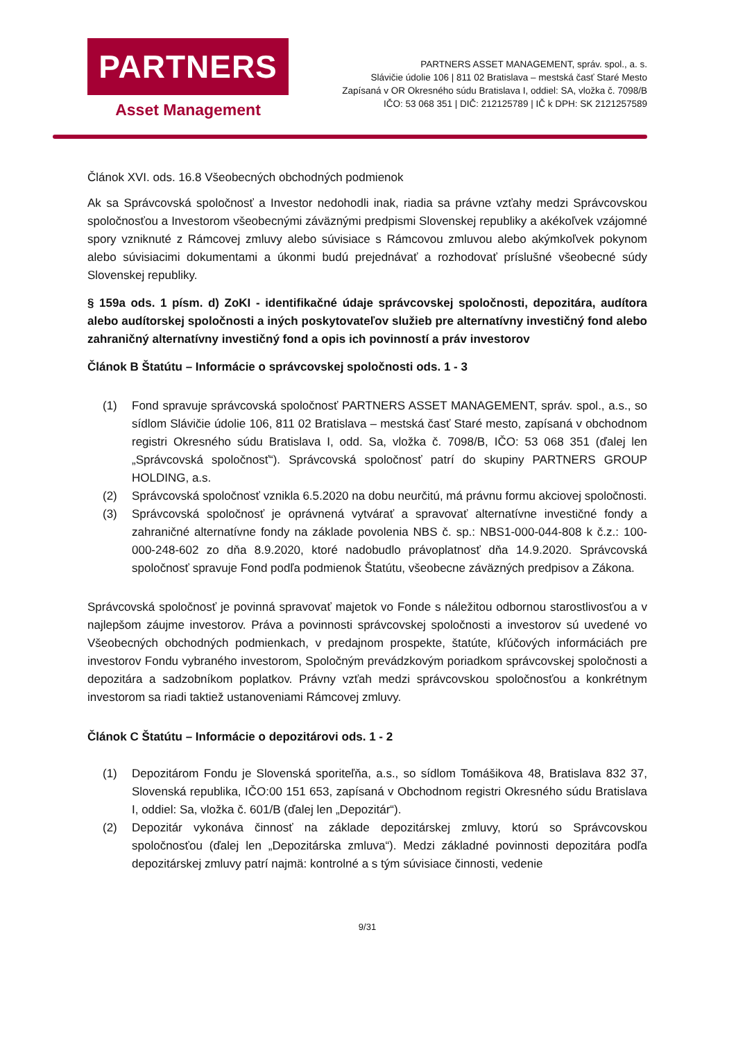PARTNERS
Asset Management
PARTNERS ASSET MANAGEMENT, správ. spol., a. s.
Slávičie údolie 106 | 811 02 Bratislava – mestská časť Staré Mesto
Zapísaná v OR Okresného súdu Bratislava I, oddiel: SA, vložka č. 7098/B
IČO: 53 068 351 | DIČ: 212125789 | IČ k DPH: SK 2121257589
Článok XVI. ods. 16.8 Všeobecných obchodných podmienok
Ak sa Správcovská spoločnosť a Investor nedohodli inak, riadia sa právne vzťahy medzi Správcovskou spoločnosťou a Investorom všeobecnými záväznými predpismi Slovenskej republiky a akékoľvek vzájomné spory vzniknuté z Rámcovej zmluvy alebo súvisiace s Rámcovou zmluvou alebo akýmkoľvek pokynom alebo súvisiacimi dokumentami a úkonmi budú prejednávať a rozhodovať príslušné všeobecné súdy Slovenskej republiky.
§ 159a ods. 1 písm. d) ZoKI - identifikačné údaje správcovskej spoločnosti, depozitára, audítora alebo audítorskej spoločnosti a iných poskytovateľov služieb pre alternatívny investičný fond alebo zahraničný alternatívny investičný fond a opis ich povinností a práv investorov
Článok B Štatútu – Informácie o správcovskej spoločnosti ods. 1 - 3
(1) Fond spravuje správcovská spoločnosť PARTNERS ASSET MANAGEMENT, správ. spol., a.s., so sídlom Slávičie údolie 106, 811 02 Bratislava – mestská časť Staré mesto, zapísaná v obchodnom registri Okresného súdu Bratislava I, odd. Sa, vložka č. 7098/B, IČO: 53 068 351 (ďalej len „Správcovská spoločnosť“). Správcovská spoločnosť patrí do skupiny PARTNERS GROUP HOLDING, a.s.
(2) Správcovská spoločnosť vznikla 6.5.2020 na dobu neurčitú, má právnu formu akciovej spoločnosti.
(3) Správcovská spoločnosť je oprávnená vytvárať a spravovať alternatívne investičné fondy a zahraničné alternatívne fondy na základe povolenia NBS č. sp.: NBS1-000-044-808 k č.z.: 100-000-248-602 zo dňa 8.9.2020, ktoré nadobudlo právoplatnosť dňa 14.9.2020. Správcovská spoločnosť spravuje Fond podľa podmienok Štatútu, všeobecne záväzných predpisov a Zákona.
Správcovská spoločnosť je povinná spravovať majetok vo Fonde s náležitou odbornou starostlivosťou a v najlepšom záujme investorov. Práva a povinnosti správcovskej spoločnosti a investorov sú uvedené vo Všeobecných obchodných podmienkach, v predajnom prospekte, štatúte, kľúčových informáciách pre investorov Fondu vybraného investorom, Spoločným prevádzkovým poriadkom správcovskej spoločnosti a depozitára a sadzobníkom poplatkov. Právny vzťah medzi správcovskou spoločnosťou a konkrétnym investorom sa riadi taktiež ustanoveniami Rámcovej zmluvy.
Článok C Štatútu – Informácie o depozitárovi ods. 1 - 2
(1) Depozitárom Fondu je Slovenská sporiteľňa, a.s., so sídlom Tomášikova 48, Bratislava 832 37, Slovenská republika, IČO:00 151 653, zapísaná v Obchodnom registri Okresného súdu Bratislava I, oddiel: Sa, vložka č. 601/B (ďalej len „Depozitár“).
(2) Depozitár vykonáva činnosť na základe depozitárskej zmluvy, ktorú so Správcovskou spoločnosťou (ďalej len „Depozitárska zmluva“). Medzi základné povinnosti depozitára podľa depozitárskej zmluvy patrí najmä: kontrolné a s tým súvisiace činnosti, vedenie
9/31